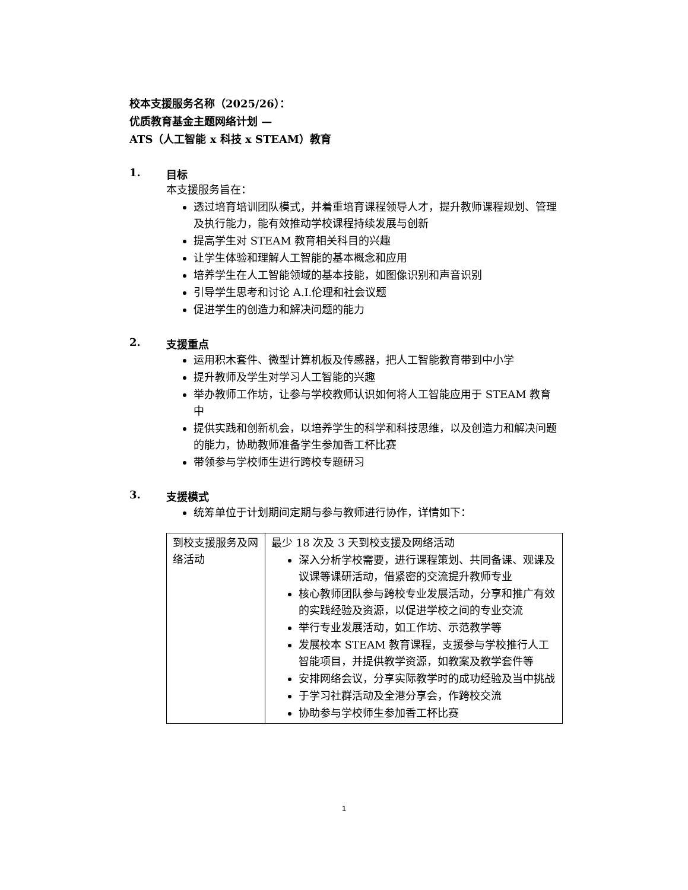校本支援服务名称（2025/26）：
优质教育基金主题网络计划 —
ATS（人工智能 x 科技 x STEAM）教育
1. 目标
本支援服务旨在：
透过培育培训团队模式，并着重培育课程领导人才，提升教师课程规划、管理及执行能力，能有效推动学校课程持续发展与创新
提高学生对 STEAM 教育相关科目的兴趣
让学生体验和理解人工智能的基本概念和应用
培养学生在人工智能领域的基本技能，如图像识别和声音识别
引导学生思考和讨论 A.I.伦理和社会议题
促进学生的创造力和解决问题的能力
2. 支援重点
运用积木套件、微型计算机板及传感器，把人工智能教育带到中小学
提升教师及学生对学习人工智能的兴趣
举办教师工作坊，让参与学校教师认识如何将人工智能应用于 STEAM 教育中
提供实践和创新机会，以培养学生的科学和科技思维，以及创造力和解决问题的能力，协助教师准备学生参加香工杯比赛
带领参与学校师生进行跨校专题研习
3. 支援模式
统筹单位于计划期间定期与参与教师进行协作，详情如下：
| 到校支援服务及网络活动 | 最少 18 次及 3 天到校支援及网络活动 深入分析学校需要，进行课程策划、共同备课、观课及议课等课研活动，借紧密的交流提升教师专业 核心教师团队参与跨校专业发展活动，分享和推广有效的实践经验及资源，以促进学校之间的专业交流 举行专业发展活动，如工作坊、示范教学等 发展校本 STEAM 教育课程，支援参与学校推行人工智能项目，并提供教学资源，如教案及教学套件等 安排网络会议，分享实际教学时的成功经验及当中挑战 于学习社群活动及全港分享会，作跨校交流 协助参与学校师生参加香工杯比赛 |
1